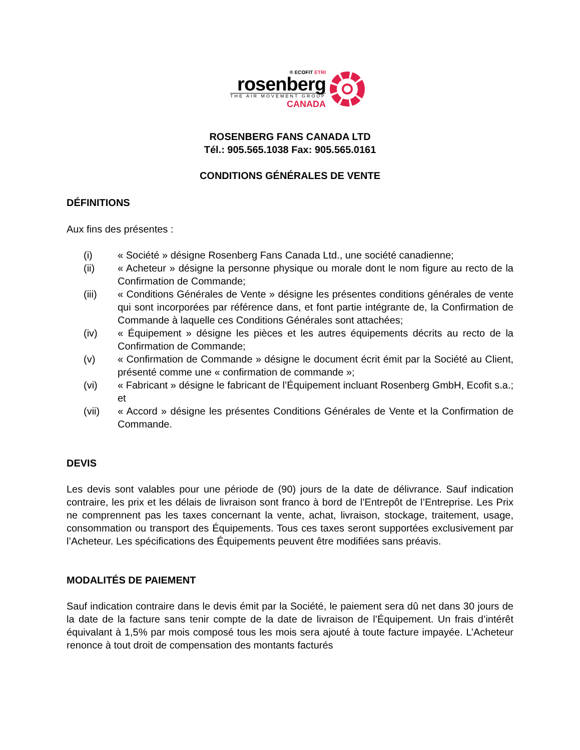® ECOFIT ETRI
rosenberg
THE AIR MOVEMENT GROUP
CANADA
ROSENBERG FANS CANADA LTD
Tél.: 905.565.1038 Fax: 905.565.0161
CONDITIONS GÉNÉRALES DE VENTE
DÉFINITIONS
Aux fins des présentes :
(i) « Société » désigne Rosenberg Fans Canada Ltd., une société canadienne;
(ii) « Acheteur » désigne la personne physique ou morale dont le nom figure au recto de la Confirmation de Commande;
(iii) « Conditions Générales de Vente » désigne les présentes conditions générales de vente qui sont incorporées par référence dans, et font partie intégrante de, la Confirmation de Commande à laquelle ces Conditions Générales sont attachées;
(iv) « Équipement » désigne les pièces et les autres équipements décrits au recto de la Confirmation de Commande;
(v) « Confirmation de Commande » désigne le document écrit émit par la Société au Client, présenté comme une « confirmation de commande »;
(vi) « Fabricant » désigne le fabricant de l’Équipement incluant Rosenberg GmbH, Ecofit s.a.; et
(vii) « Accord » désigne les présentes Conditions Générales de Vente et la Confirmation de Commande.
DEVIS
Les devis sont valables pour une période de (90) jours de la date de délivrance. Sauf indication contraire, les prix et les délais de livraison sont franco à bord de l’Entrepôt de l’Entreprise. Les Prix ne comprennent pas les taxes concernant la vente, achat, livraison, stockage, traitement, usage, consommation ou transport des Équipements. Tous ces taxes seront supportées exclusivement par l’Acheteur. Les spécifications des Équipements peuvent être modifiées sans préavis.
MODALITÉS DE PAIEMENT
Sauf indication contraire dans le devis émit par la Société, le paiement sera dû net dans 30 jours de la date de la facture sans tenir compte de la date de livraison de l’Équipement. Un frais d’intérêt équivalant à 1,5% par mois composé tous les mois sera ajouté à toute facture impayée. L’Acheteur renonce à tout droit de compensation des montants facturés